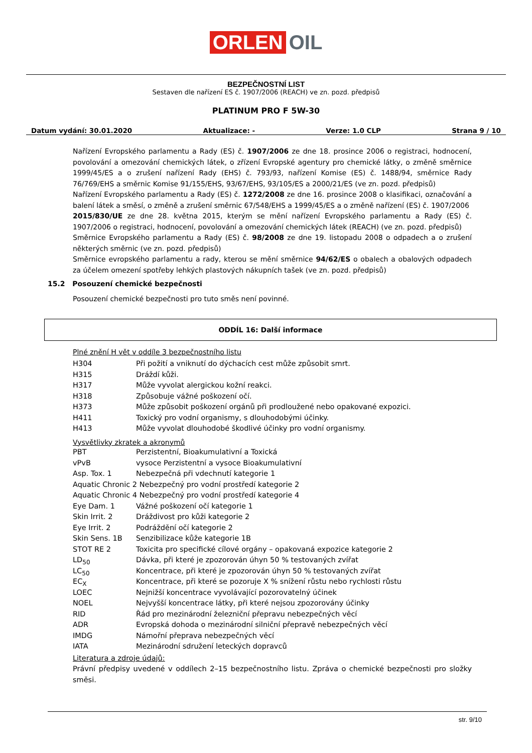ORLEN OIL
BEZPEČNOSTNÍ LIST
Sestaven dle nařízení ES č. 1907/2006 (REACH) ve zn. pozd. předpisů
PLATINUM PRO F 5W-30
Datum vydání: 30.01.2020 Aktualizace: - Verze: 1.0 CLP Strana 9 / 10
Nařízení Evropského parlamentu a Rady (ES) č. 1907/2006 ze dne 18. prosince 2006 o registraci, hodnocení, povolování a omezování chemických látek, o zřízení Evropské agentury pro chemické látky, o změně směrnice 1999/45/ES a o zrušení nařízení Rady (EHS) č. 793/93, nařízení Komise (ES) č. 1488/94, směrnice Rady 76/769/EHS a směrnic Komise 91/155/EHS, 93/67/EHS, 93/105/ES a 2000/21/ES (ve zn. pozd. předpisů)
Nařízení Evropského parlamentu a Rady (ES) č. 1272/2008 ze dne 16. prosince 2008 o klasifikaci, označování a balení látek a směsí, o změně a zrušení směrnic 67/548/EHS a 1999/45/ES a o změně nařízení (ES) č. 1907/2006
2015/830/UE ze dne 28. května 2015, kterým se mění nařízení Evropského parlamentu a Rady (ES) č. 1907/2006 o registraci, hodnocení, povolování a omezování chemických látek (REACH) (ve zn. pozd. předpisů)
Směrnice Evropského parlamentu a Rady (ES) č. 98/2008 ze dne 19. listopadu 2008 o odpadech a o zrušení některých směrnic (ve zn. pozd. předpisů)
Směrnice evropského parlamentu a rady, kterou se mění směrnice 94/62/ES o obalech a obalových odpadech za účelem omezení spotřeby lehkých plastových nákupních tašek (ve zn. pozd. předpisů)
15.2 Posouzení chemické bezpečnosti
Posouzení chemické bezpečnosti pro tuto směs není povinné.
ODDÍL 16: Další informace
Plné znění H vět v oddíle 3 bezpečnostního listu
| H304 | Při požití a vniknutí do dýchacích cest může způsobit smrt. |
| H315 | Dráždí kůži. |
| H317 | Může vyvolat alergickou kožní reakci. |
| H318 | Způsobuje vážné poškození očí. |
| H373 | Může způsobit poškození orgánů při prodloužené nebo opakované expozici. |
| H411 | Toxický pro vodní organismy, s dlouhodobými účinky. |
| H413 | Může vyvolat dlouhodobé škodlivé účinky pro vodní organismy. |
Vysvětlivky zkratek a akronymů
| PBT | Perzistentní, Bioakumulativní a Toxická |
| vPvB | vysoce Perzistentní a vysoce Bioakumulativní |
| Asp. Tox. 1 | Nebezpečná při vdechnutí kategorie 1 |
| Aquatic Chronic 2 Nebezpečný pro vodní prostředí kategorie 2 | |
| Aquatic Chronic 4 Nebezpečný pro vodní prostředí kategorie 4 | |
| Eye Dam. 1 | Vážné poškození očí kategorie 1 |
| Skin Irrit. 2 | Dráždivost pro kůži kategorie 2 |
| Eye Irrit. 2 | Podráždění očí kategorie 2 |
| Skin Sens. 1B | Senzibilizace kůže kategorie 1B |
| STOT RE 2 | Toxicita pro specifické cílové orgány – opakovaná expozice kategorie 2 |
| LD<sub>50</sub> | Dávka, při které je zpozorován úhyn 50 % testovaných zvířat |
| LC<sub>50</sub> | Koncentrace, při které je zpozorován úhyn 50 % testovaných zvířat |
| EC<sub>X</sub> | Koncentrace, při které se pozoruje X % snížení růstu nebo rychlosti růstu |
| LOEC | Nejnižší koncentrace vyvolávající pozorovatelný účinek |
| NOEL | Nejvyšší koncentrace látky, při které nejsou zpozorovány účinky |
| RID | Řád pro mezinárodní železniční přepravu nebezpečných věcí |
| ADR | Evropská dohoda o mezinárodní silniční přepravě nebezpečných věcí |
| IMDG | Námořní přeprava nebezpečných věcí |
| IATA | Mezinárodní sdružení leteckých dopravců |
Literatura a zdroje údajů:
Právní předpisy uvedené v oddílech 2–15 bezpečnostního listu. Zpráva o chemické bezpečnosti pro složky směsi.
str. 9/10